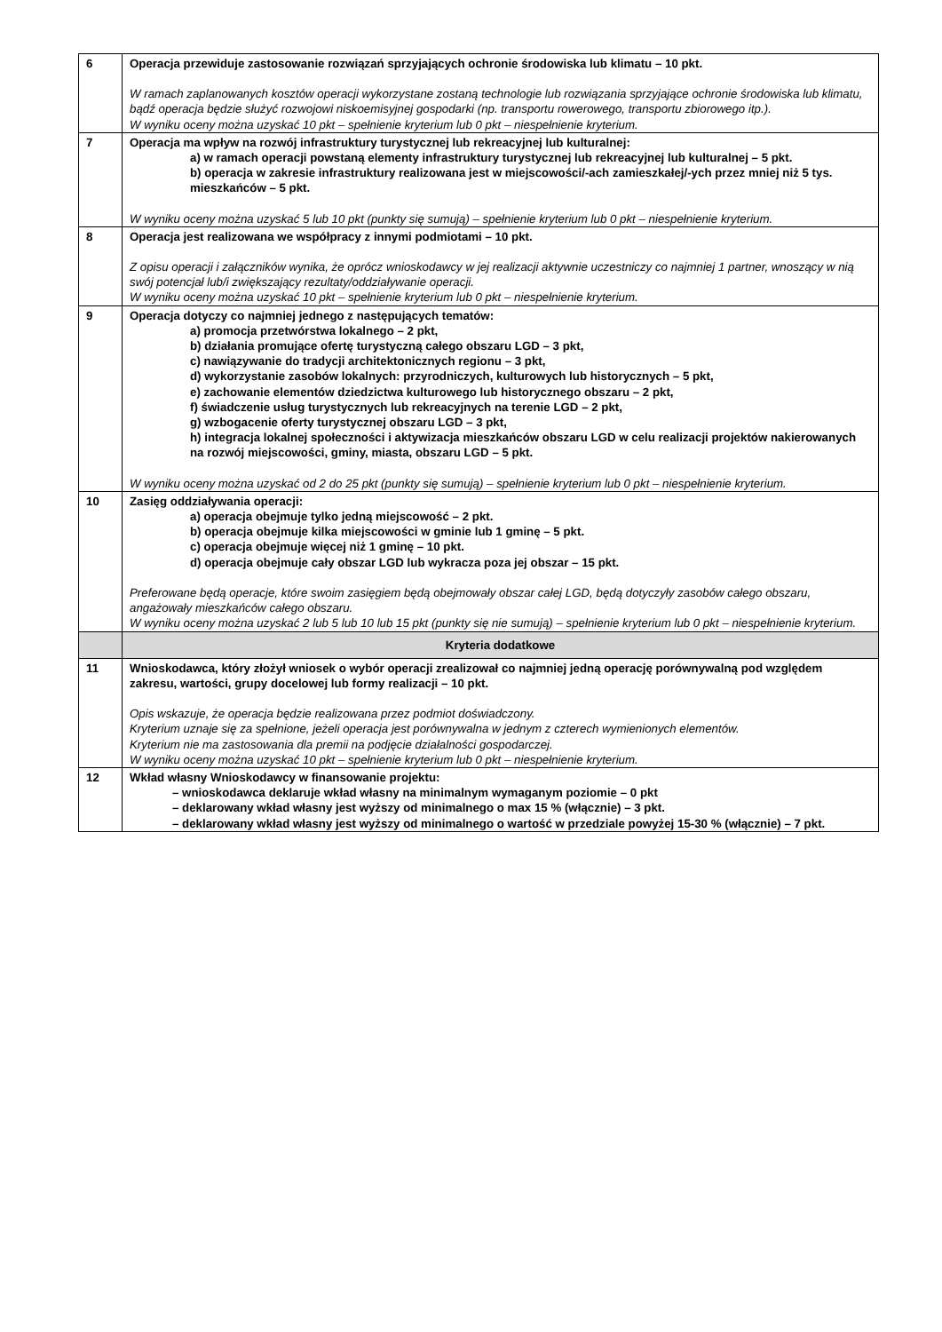| 6 | Operacja przewiduje zastosowanie rozwiązań sprzyjających ochronie środowiska lub klimatu – 10 pkt. W ramach zaplanowanych kosztów operacji wykorzystane zostaną technologie lub rozwiązania sprzyjające ochronie środowiska lub klimatu, bądź operacja będzie służyć rozwojowi niskoemisyjnej gospodarki (np. transportu rowerowego, transportu zbiorowego itp.). W wyniku oceny można uzyskać 10 pkt – spełnienie kryterium lub 0 pkt – niespełnienie kryterium. |
| 7 | Operacja ma wpływ na rozwój infrastruktury turystycznej lub rekreacyjnej lub kulturalnej: a) w ramach operacji powstaną elementy infrastruktury turystycznej lub rekreacyjnej lub kulturalnej – 5 pkt. b) operacja w zakresie infrastruktury realizowana jest w miejscowości/-ach zamieszkałej/-ych przez mniej niż 5 tys. mieszkańców – 5 pkt. W wyniku oceny można uzyskać 5 lub 10 pkt (punkty się sumują) – spełnienie kryterium lub 0 pkt – niespełnienie kryterium. |
| 8 | Operacja jest realizowana we współpracy z innymi podmiotami – 10 pkt. Z opisu operacji i załączników wynika, że oprócz wnioskodawcy w jej realizacji aktywnie uczestniczy co najmniej 1 partner, wnoszący w nią swój potencjał lub/i zwiększający rezultaty/oddziaływanie operacji. W wyniku oceny można uzyskać 10 pkt – spełnienie kryterium lub 0 pkt – niespełnienie kryterium. |
| 9 | Operacja dotyczy co najmniej jednego z następujących tematów: a) promocja przetwórstwa lokalnego – 2 pkt, b) działania promujące ofertę turystyczną całego obszaru LGD – 3 pkt, c) nawiązywanie do tradycji architektonicznych regionu – 3 pkt, d) wykorzystanie zasobów lokalnych: przyrodniczych, kulturowych lub historycznych – 5 pkt, e) zachowanie elementów dziedzictwa kulturowego lub historycznego obszaru – 2 pkt, f) świadczenie usług turystycznych lub rekreacyjnych na terenie LGD – 2 pkt, g) wzbogacenie oferty turystycznej obszaru LGD – 3 pkt, h) integracja lokalnej społeczności i aktywizacja mieszkańców obszaru LGD w celu realizacji projektów nakierowanych na rozwój miejscowości, gminy, miasta, obszaru LGD – 5 pkt. W wyniku oceny można uzyskać od 2 do 25 pkt (punkty się sumują) – spełnienie kryterium lub 0 pkt – niespełnienie kryterium. |
| 10 | Zasięg oddziaływania operacji: a) operacja obejmuje tylko jedną miejscowość – 2 pkt. b) operacja obejmuje kilka miejscowości w gminie lub 1 gminę – 5 pkt. c) operacja obejmuje więcej niż 1 gminę – 10 pkt. d) operacja obejmuje cały obszar LGD lub wykracza poza jej obszar – 15 pkt. Preferowane będą operacje, które swoim zasięgiem będą obejmowały obszar całej LGD, będą dotyczyły zasobów całego obszaru, angażowały mieszkańców całego obszaru. W wyniku oceny można uzyskać 2 lub 5 lub 10 lub 15 pkt (punkty się nie sumują) – spełnienie kryterium lub 0 pkt – niespełnienie kryterium. |
| | Kryteria dodatkowe |
| 11 | Wnioskodawca, który złożył wniosek o wybór operacji zrealizował co najmniej jedną operację porównywalną pod względem zakresu, wartości, grupy docelowej lub formy realizacji – 10 pkt. Opis wskazuje, że operacja będzie realizowana przez podmiot doświadczony. Kryterium uznaje się za spełnione, jeżeli operacja jest porównywalna w jednym z czterech wymienionych elementów. Kryterium nie ma zastosowania dla premii na podjęcie działalności gospodarczej. W wyniku oceny można uzyskać 10 pkt – spełnienie kryterium lub 0 pkt – niespełnienie kryterium. |
| 12 | Wkład własny Wnioskodawcy w finansowanie projektu: – wnioskodawca deklaruje wkład własny na minimalnym wymaganym poziomie – 0 pkt – deklarowany wkład własny jest wyższy od minimalnego o max 15 % (włącznie) – 3 pkt. – deklarowany wkład własny jest wyższy od minimalnego o wartość w przedziale powyżej 15-30 % (włącznie) – 7 pkt. |